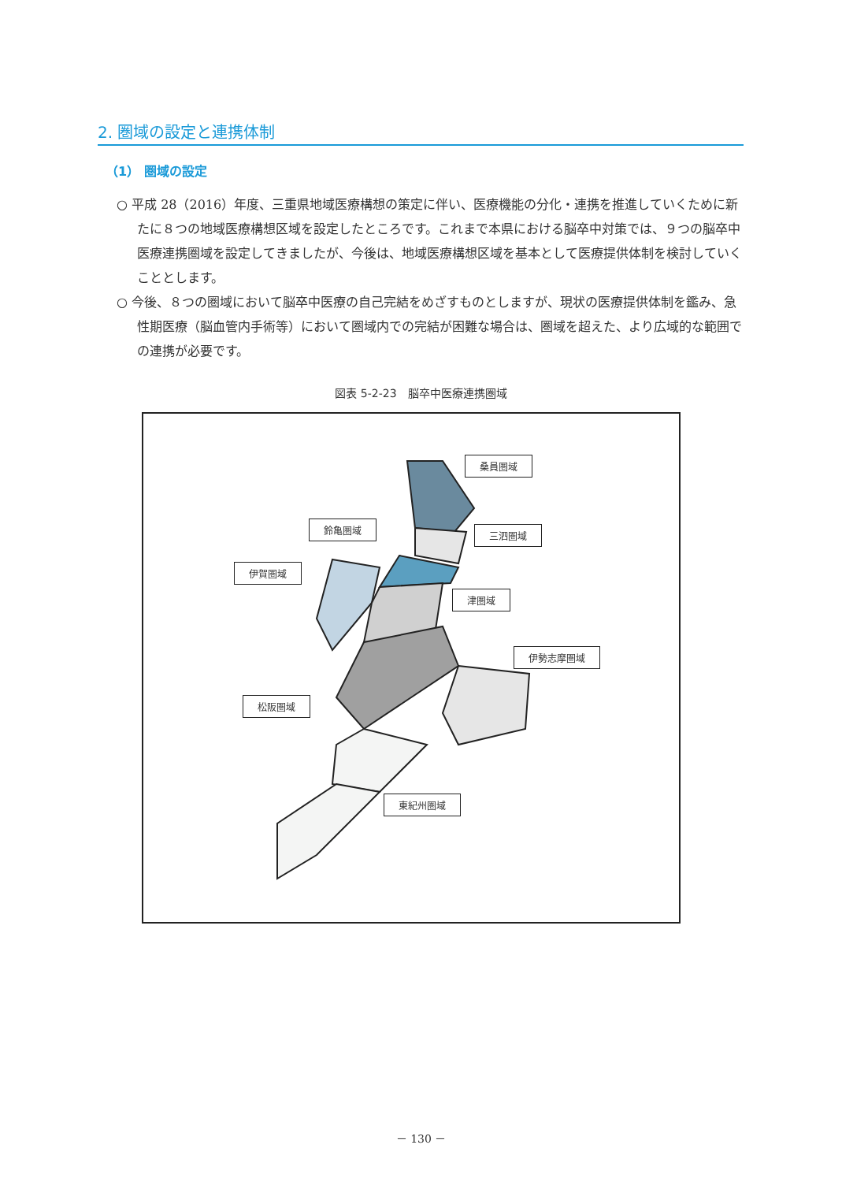2. 圏域の設定と連携体制
（1） 圏域の設定
○ 平成 28（2016）年度、三重県地域医療構想の策定に伴い、医療機能の分化・連携を推進していくために新たに８つの地域医療構想区域を設定したところです。これまで本県における脳卒中対策では、９つの脳卒中医療連携圏域を設定してきましたが、今後は、地域医療構想区域を基本として医療提供体制を検討していくこととします。
○ 今後、８つの圏域において脳卒中医療の自己完結をめざすものとしますが、現状の医療提供体制を鑑み、急性期医療（脳血管内手術等）において圏域内での完結が困難な場合は、圏域を超えた、より広域的な範囲での連携が必要です。
図表 5-2-23　脳卒中医療連携圏域
桑員圏域
三泗圏域
鈴亀圏域
伊賀圏域
津圏域
伊勢志摩圏域
松阪圏域
東紀州圏域
－ 130 －